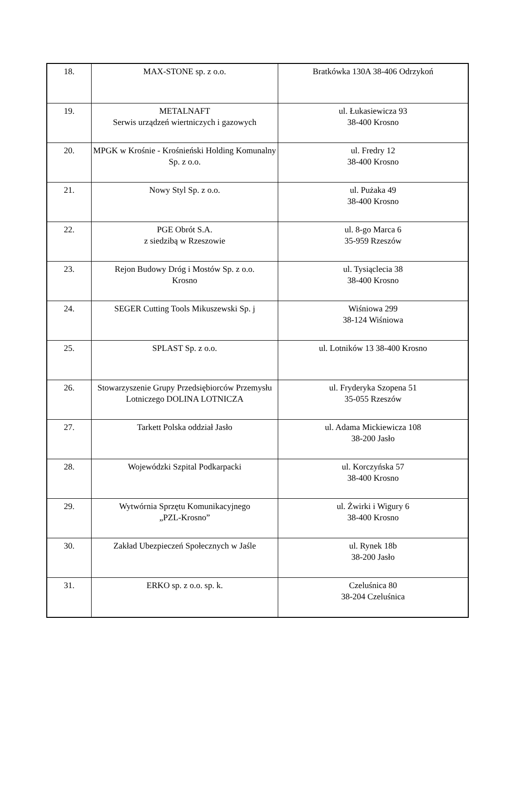| 18. | MAX-STONE sp. z o.o. | Bratkówka 130A 38-406 Odrzykoń |
| 19. | METALNAFT Serwis urządzeń wiertniczych i gazowych | ul. Łukasiewicza 93 38-400 Krosno |
| 20. | MPGK w Krośnie - Krośnieński Holding Komunalny Sp. z o.o. | ul. Fredry 12 38-400 Krosno |
| 21. | Nowy Styl Sp. z o.o. | ul. Pużaka 49 38-400 Krosno |
| 22. | PGE Obrót S.A. z siedzibą w Rzeszowie | ul. 8-go Marca 6 35-959 Rzeszów |
| 23. | Rejon Budowy Dróg i Mostów Sp. z o.o. Krosno | ul. Tysiąclecia 38 38-400 Krosno |
| 24. | SEGER Cutting Tools Mikuszewski Sp. j | Wiśniowa 299 38-124 Wiśniowa |
| 25. | SPLAST Sp. z o.o. | ul. Lotników 13 38-400 Krosno |
| 26. | Stowarzyszenie Grupy Przedsiębiorców Przemysłu Lotniczego DOLINA LOTNICZA | ul. Fryderyka Szopena 51 35-055 Rzeszów |
| 27. | Tarkett Polska oddział Jasło | ul. Adama Mickiewicza 108 38-200 Jasło |
| 28. | Wojewódzki Szpital Podkarpacki | ul. Korczyńska 57 38-400 Krosno |
| 29. | Wytwórnia Sprzętu Komunikacyjnego „PZL-Krosno” | ul. Żwirki i Wigury 6 38-400 Krosno |
| 30. | Zakład Ubezpieczeń Społecznych w Jaśle | ul. Rynek 18b 38-200 Jasło |
| 31. | ERKO sp. z o.o. sp. k. | Czeluśnica 80 38-204 Czeluśnica |